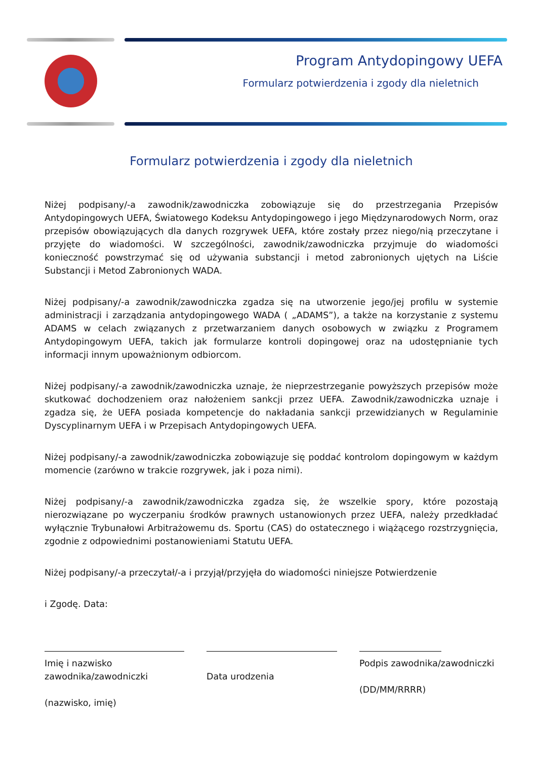Program Antydopingowy UEFA
Formularz potwierdzenia i zgody dla nieletnich
Formularz potwierdzenia i zgody dla nieletnich
Niżej podpisany/-a zawodnik/zawodniczka zobowiązuje się do przestrzegania Przepisów Antydopingowych UEFA, Światowego Kodeksu Antydopingowego i jego Międzynarodowych Norm, oraz przepisów obowiązujących dla danych rozgrywek UEFA, które zostały przez niego/nią przeczytane i przyjęte do wiadomości. W szczególności, zawodnik/zawodniczka przyjmuje do wiadomości konieczność powstrzymać się od używania substancji i metod zabronionych ujętych na Liście Substancji i Metod Zabronionych WADA.
Niżej podpisany/-a zawodnik/zawodniczka zgadza się na utworzenie jego/jej profilu w systemie administracji i zarządzania antydopingowego WADA ( „ADAMS”), a także na korzystanie z systemu ADAMS w celach związanych z przetwarzaniem danych osobowych w związku z Programem Antydopingowym UEFA, takich jak formularze kontroli dopingowej oraz na udostępnianie tych informacji innym upoważnionym odbiorcom.
Niżej podpisany/-a zawodnik/zawodniczka uznaje, że nieprzestrzeganie powyższych przepisów może skutkować dochodzeniem oraz nałożeniem sankcji przez UEFA. Zawodnik/zawodniczka uznaje i zgadza się, że UEFA posiada kompetencje do nakładania sankcji przewidzianych w Regulaminie Dyscyplinarnym UEFA i w Przepisach Antydopingowych UEFA.
Niżej podpisany/-a zawodnik/zawodniczka zobowiązuje się poddać kontrolom dopingowym w każdym momencie (zarówno w trakcie rozgrywek, jak i poza nimi).
Niżej podpisany/-a zawodnik/zawodniczka zgadza się, że wszelkie spory, które pozostają nierozwiązane po wyczerpaniu środków prawnych ustanowionych przez UEFA, należy przedkładać wyłącznie Trybunałowi Arbitrażowemu ds. Sportu (CAS) do ostatecznego i wiążącego rozstrzygnięcia, zgodnie z odpowiednimi postanowieniami Statutu UEFA.
Niżej podpisany/-a przeczytał/-a i przyjął/przyjęła do wiadomości niniejsze Potwierdzenie
i Zgodę. Data:
Imię i nazwisko zawodnika/zawodniczki
(nazwisko, imię)
Data urodzenia
Podpis zawodnika/zawodniczki
(DD/MM/RRRR)